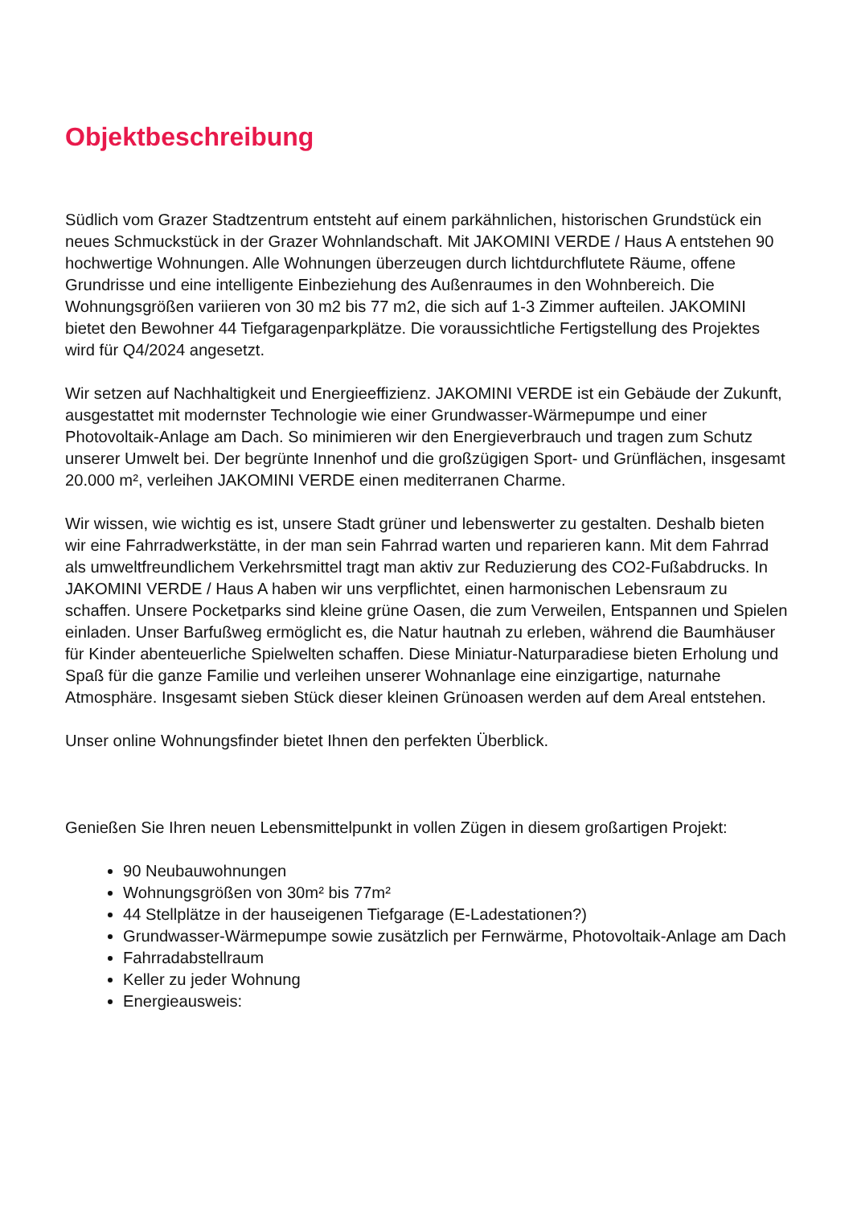Objektbeschreibung
Südlich vom Grazer Stadtzentrum entsteht auf einem parkähnlichen, historischen Grundstück ein neues Schmuckstück in der Grazer Wohnlandschaft. Mit JAKOMINI VERDE / Haus A entstehen 90 hochwertige Wohnungen. Alle Wohnungen überzeugen durch lichtdurchflutete Räume, offene Grundrisse und eine intelligente Einbeziehung des Außenraumes in den Wohnbereich. Die Wohnungsgrößen variieren von 30 m2 bis 77 m2, die sich auf 1-3 Zimmer aufteilen. JAKOMINI bietet den Bewohner 44 Tiefgaragenparkplätze. Die voraussichtliche Fertigstellung des Projektes wird für Q4/2024 angesetzt.
Wir setzen auf Nachhaltigkeit und Energieeffizienz. JAKOMINI VERDE ist ein Gebäude der Zukunft, ausgestattet mit modernster Technologie wie einer Grundwasser-Wärmepumpe und einer Photovoltaik-Anlage am Dach. So minimieren wir den Energieverbrauch und tragen zum Schutz unserer Umwelt bei. Der begrünte Innenhof und die großzügigen Sport- und Grünflächen, insgesamt 20.000 m², verleihen JAKOMINI VERDE einen mediterranen Charme.
Wir wissen, wie wichtig es ist, unsere Stadt grüner und lebenswerter zu gestalten. Deshalb bieten wir eine Fahrradwerkstätte, in der man sein Fahrrad warten und reparieren kann. Mit dem Fahrrad als umweltfreundlichem Verkehrsmittel tragt man aktiv zur Reduzierung des CO2-Fußabdrucks. In JAKOMINI VERDE / Haus A haben wir uns verpflichtet, einen harmonischen Lebensraum zu schaffen. Unsere Pocketparks sind kleine grüne Oasen, die zum Verweilen, Entspannen und Spielen einladen. Unser Barfußweg ermöglicht es, die Natur hautnah zu erleben, während die Baumhäuser für Kinder abenteuerliche Spielwelten schaffen. Diese Miniatur-Naturparadiese bieten Erholung und Spaß für die ganze Familie und verleihen unserer Wohnanlage eine einzigartige, naturnahe Atmosphäre. Insgesamt sieben Stück dieser kleinen Grünoasen werden auf dem Areal entstehen.
Unser online Wohnungsfinder bietet Ihnen den perfekten Überblick.
Genießen Sie Ihren neuen Lebensmittelpunkt in vollen Zügen in diesem großartigen Projekt:
90 Neubauwohnungen
Wohnungsgrößen von 30m² bis 77m²
44 Stellplätze in der hauseigenen Tiefgarage (E-Ladestationen?)
Grundwasser-Wärmepumpe sowie zusätzlich per Fernwärme, Photovoltaik-Anlage am Dach
Fahrradabstellraum
Keller zu jeder Wohnung
Energieausweis: